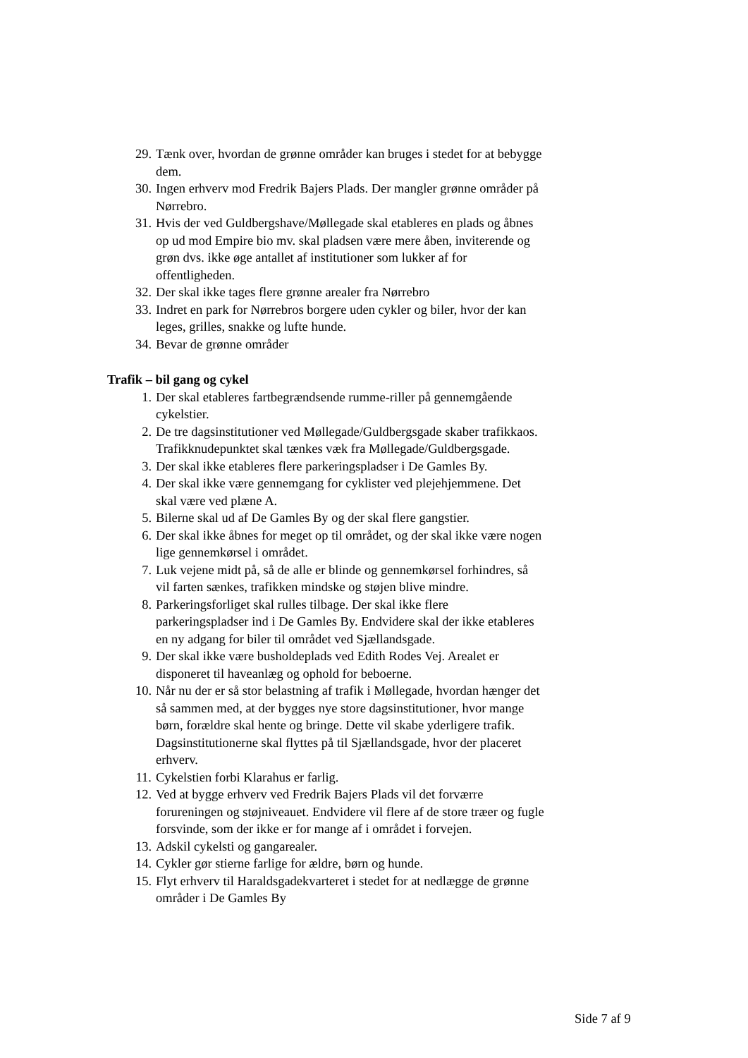29. Tænk over, hvordan de grønne områder kan bruges i stedet for at bebygge dem.
30. Ingen erhverv mod Fredrik Bajers Plads. Der mangler grønne områder på Nørrebro.
31. Hvis der ved Guldbergshave/Møllegade skal etableres en plads og åbnes op ud mod Empire bio mv. skal pladsen være mere åben, inviterende og grøn dvs. ikke øge antallet af institutioner som lukker af for offentligheden.
32. Der skal ikke tages flere grønne arealer fra Nørrebro
33. Indret en park for Nørrebros borgere uden cykler og biler, hvor der kan leges, grilles, snakke og lufte hunde.
34. Bevar de grønne områder
Trafik – bil gang og cykel
1. Der skal etableres fartbegrændsende rumme-riller på gennemgående cykelstier.
2. De tre dagsinstitutioner ved Møllegade/Guldbergsgade skaber trafikkaos. Trafikknudepunktet skal tænkes væk fra Møllegade/Guldbergsgade.
3. Der skal ikke etableres flere parkeringspladser i De Gamles By.
4. Der skal ikke være gennemgang for cyklister ved plejehjemmene. Det skal være ved plæne A.
5. Bilerne skal ud af De Gamles By og der skal flere gangstier.
6. Der skal ikke åbnes for meget op til området, og der skal ikke være nogen lige gennemkørsel i området.
7. Luk vejene midt på, så de alle er blinde og gennemkørsel forhindres, så vil farten sænkes, trafikken mindske og støjen blive mindre.
8. Parkeringsforliget skal rulles tilbage. Der skal ikke flere parkeringspladser ind i De Gamles By. Endvidere skal der ikke etableres en ny adgang for biler til området ved Sjællandsgade.
9. Der skal ikke være busholdeplads ved Edith Rodes Vej. Arealet er disponeret til haveanlæg og ophold for beboerne.
10. Når nu der er så stor belastning af trafik i Møllegade, hvordan hænger det så sammen med, at der bygges nye store dagsinstitutioner, hvor mange børn, forældre skal hente og bringe. Dette vil skabe yderligere trafik. Dagsinstitutionerne skal flyttes på til Sjællandsgade, hvor der placeret erhverv.
11. Cykelstien forbi Klarahus er farlig.
12. Ved at bygge erhverv ved Fredrik Bajers Plads vil det forværre forureningen og støjniveauet. Endvidere vil flere af de store træer og fugle forsvinde, som der ikke er for mange af i området i forvejen.
13. Adskil cykelsti og gangarealer.
14. Cykler gør stierne farlige for ældre, børn og hunde.
15. Flyt erhverv til Haraldsgadekvarteret i stedet for at nedlægge de grønne områder i De Gamles By
Side 7 af 9